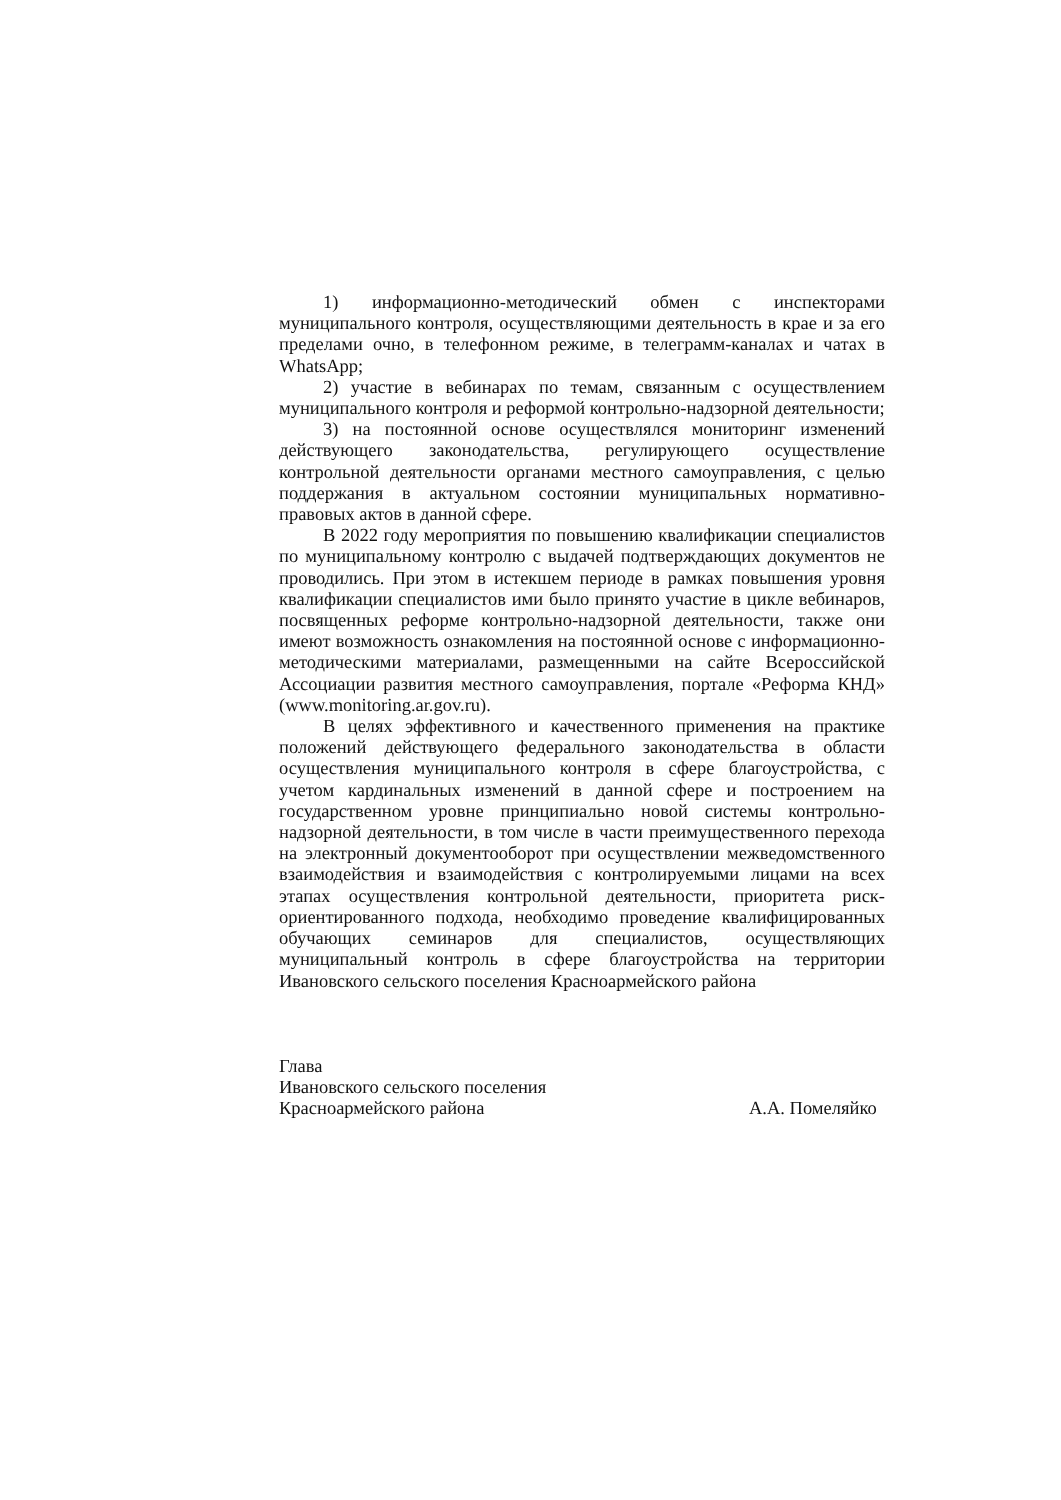1) информационно-методический обмен с инспекторами муниципального контроля, осуществляющими деятельность в крае и за его пределами очно, в телефонном режиме, в телеграмм-каналах и чатах в WhatsApp;
2) участие в вебинарах по темам, связанным с осуществлением муниципального контроля и реформой контрольно-надзорной деятельности;
3) на постоянной основе осуществлялся мониторинг изменений действующего законодательства, регулирующего осуществление контрольной деятельности органами местного самоуправления, с целью поддержания в актуальном состоянии муниципальных нормативно-правовых актов в данной сфере.
В 2022 году мероприятия по повышению квалификации специалистов по муниципальному контролю с выдачей подтверждающих документов не проводились. При этом в истекшем периоде в рамках повышения уровня квалификации специалистов ими было принято участие в цикле вебинаров, посвященных реформе контрольно-надзорной деятельности, также они имеют возможность ознакомления на постоянной основе с информационно-методическими материалами, размещенными на сайте Всероссийской Ассоциации развития местного самоуправления, портале «Реформа КНД» (www.monitoring.ar.gov.ru).
В целях эффективного и качественного применения на практике положений действующего федерального законодательства в области осуществления муниципального контроля в сфере благоустройства, с учетом кардинальных изменений в данной сфере и построением на государственном уровне принципиально новой системы контрольно-надзорной деятельности, в том числе в части преимущественного перехода на электронный документооборот при осуществлении межведомственного взаимодействия и взаимодействия с контролируемыми лицами на всех этапах осуществления контрольной деятельности, приоритета риск-ориентированного подхода, необходимо проведение квалифицированных обучающих семинаров для специалистов, осуществляющих муниципальный контроль в сфере благоустройства на территории Ивановского сельского поселения Красноармейского района
Глава
Ивановского сельского поселения
Красноармейского района
А.А. Помеляйко